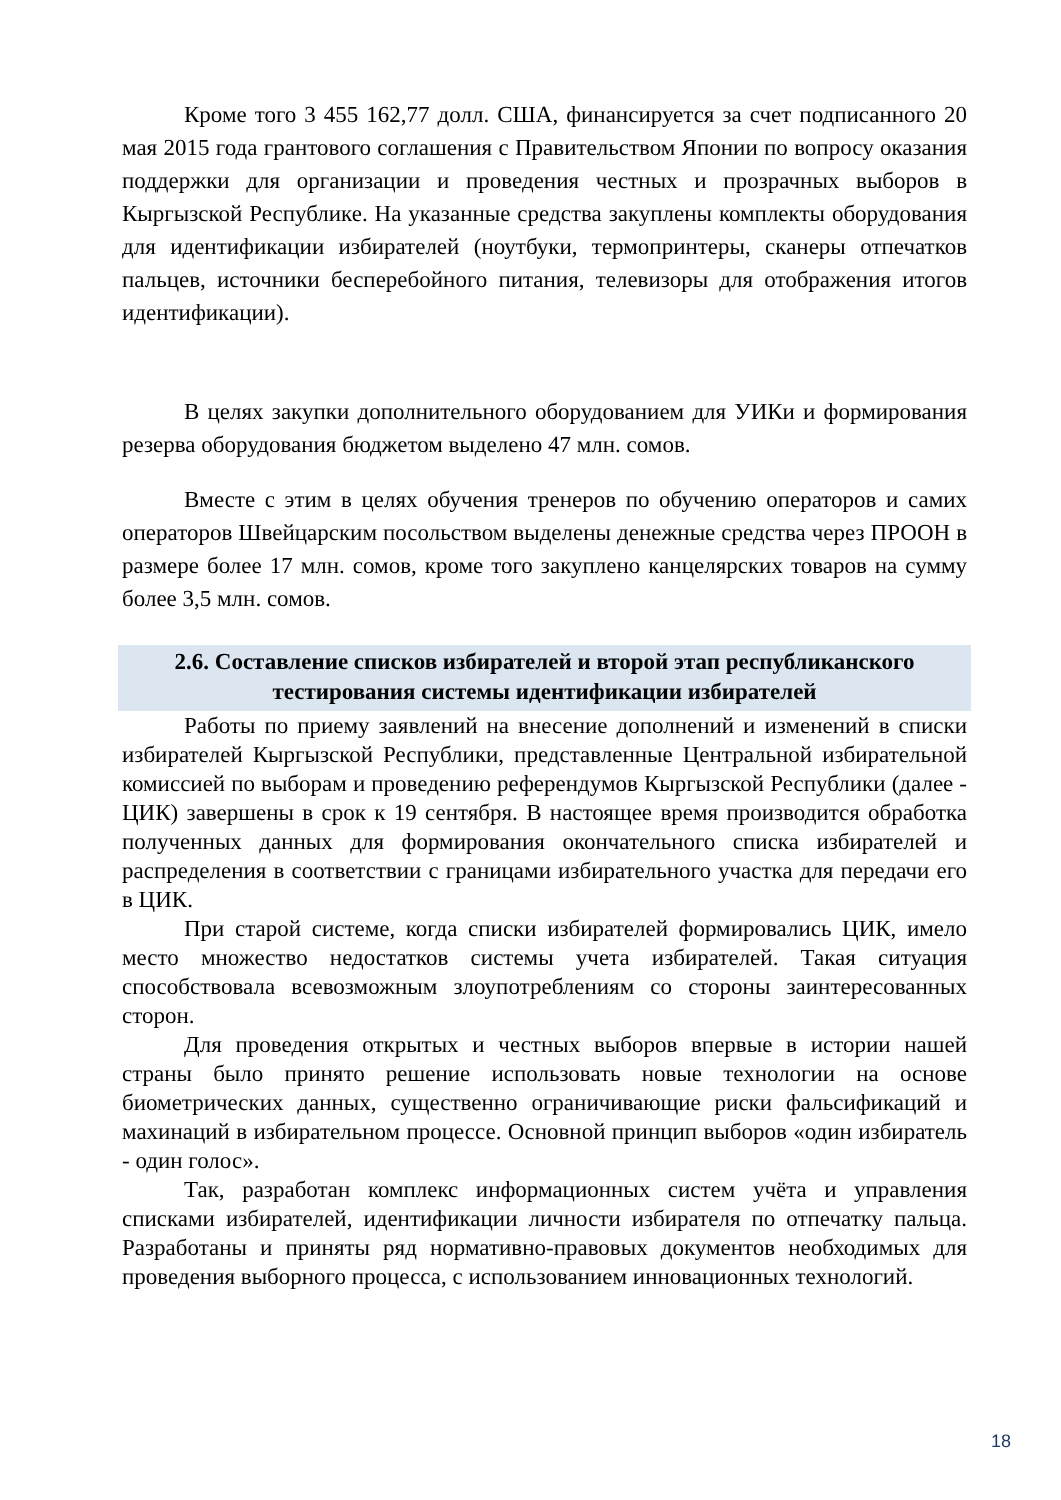Кроме того 3 455 162,77 долл. США, финансируется за счет подписанного 20 мая 2015 года грантового соглашения с Правительством Японии по вопросу оказания поддержки для организации и проведения честных и прозрачных выборов в Кыргызской Республике. На указанные средства закуплены комплекты оборудования для идентификации избирателей (ноутбуки, термопринтеры, сканеры отпечатков пальцев, источники бесперебойного питания, телевизоры для отображения итогов идентификации).
В целях закупки дополнительного оборудованием для УИКи и формирования резерва оборудования бюджетом выделено 47 млн. сомов.
Вместе с этим в целях обучения тренеров по обучению операторов и самих операторов Швейцарским посольством выделены денежные средства через ПРООН в размере более 17 млн. сомов, кроме того закуплено канцелярских товаров на сумму более 3,5 млн. сомов.
2.6. Составление списков избирателей и второй этап республиканского тестирования системы идентификации избирателей
Работы по приему заявлений на внесение дополнений и изменений в списки избирателей Кыргызской Республики, представленные Центральной избирательной комиссией по выборам и проведению референдумов Кыргызской Республики (далее - ЦИК) завершены в срок к 19 сентября. В настоящее время производится обработка полученных данных для формирования окончательного списка избирателей и распределения в соответствии с границами избирательного участка для передачи его в ЦИК.
При старой системе, когда списки избирателей формировались ЦИК, имело место множество недостатков системы учета избирателей. Такая ситуация способствовала всевозможным злоупотреблениям со стороны заинтересованных сторон.
Для проведения открытых и честных выборов впервые в истории нашей страны было принято решение использовать новые технологии на основе биометрических данных, существенно ограничивающие риски фальсификаций и махинаций в избирательном процессе. Основной принцип выборов «один избиратель - один голос».
Так, разработан комплекс информационных систем учёта и управления списками избирателей, идентификации личности избирателя по отпечатку пальца. Разработаны и приняты ряд нормативно-правовых документов необходимых для проведения выборного процесса, с использованием инновационных технологий.
18